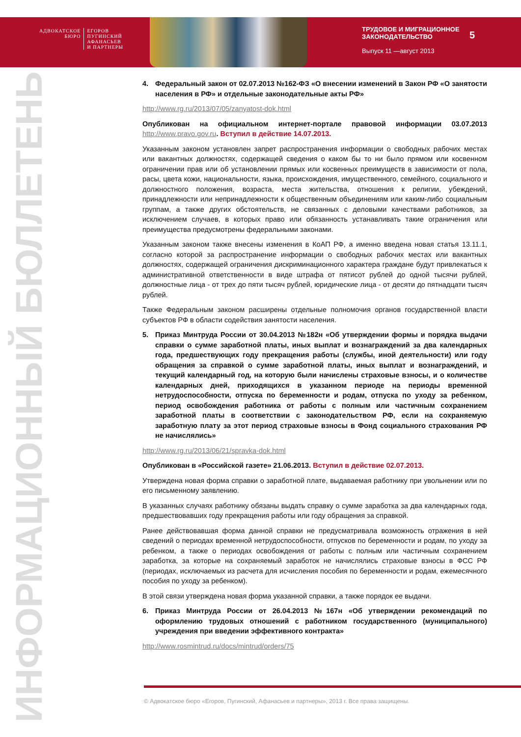АДВОКАТСКОЕ
БЮРО
ЕГОРОВ
ПУГИНСКИЙ
АФАНАСЬЕВ
И ПАРТНЕРЫ
ТРУДОВОЕ И МИГРАЦИОННОЕ
ЗАКОНОДАТЕЛЬСТВО
Выпуск 11 —август 2013
5
ИНФОРМАЦИОННЫЙ БЮЛЛЕТЕНЬ
4. Федеральный закон от 02.07.2013 №162-ФЗ «О внесении изменений в Закон РФ «О занятости населения в РФ» и отдельные законодательные акты РФ»
http://www.rg.ru/2013/07/05/zanyatost-dok.html
Опубликован на официальном интернет-портале правовой информации 03.07.2013 http://www.pravo.gov.ru. Вступил в действие 14.07.2013.
Указанным законом установлен запрет распространения информации о свободных рабочих местах или вакантных должностях, содержащей сведения о каком бы то ни было прямом или косвенном ограничении прав или об установлении прямых или косвенных преимуществ в зависимости от пола, расы, цвета кожи, национальности, языка, происхождения, имущественного, семейного, социального и должностного положения, возраста, места жительства, отношения к религии, убеждений, принадлежности или непринадлежности к общественным объединениям или каким-либо социальным группам, а также других обстоятельств, не связанных с деловыми качествами работников, за исключением случаев, в которых право или обязанность устанавливать такие ограничения или преимущества предусмотрены федеральными законами.
Указанным законом также внесены изменения в КоАП РФ, а именно введена новая статья 13.11.1, согласно которой за распространение информации о свободных рабочих местах или вакантных должностях, содержащей ограничения дискриминационного характера граждане будут привлекаться к административной ответственности в виде штрафа от пятисот рублей до одной тысячи рублей, должностные лица - от трех до пяти тысяч рублей, юридические лица - от десяти до пятнадцати тысяч рублей.
Также Федеральным законом расширены отдельные полномочия органов государственной власти субъектов РФ в области содействия занятости населения.
5. Приказ Минтруда России от 30.04.2013 №182н «Об утверждении формы и порядка выдачи справки о сумме заработной платы, иных выплат и вознаграждений за два календарных года, предшествующих году прекращения работы (службы, иной деятельности) или году обращения за справкой о сумме заработной платы, иных выплат и вознаграждений, и текущий календарный год, на которую были начислены страховые взносы, и о количестве календарных дней, приходящихся в указанном периоде на периоды временной нетрудоспособности, отпуска по беременности и родам, отпуска по уходу за ребенком, период освобождения работника от работы с полным или частичным сохранением заработной платы в соответствии с законодательством РФ, если на сохраняемую заработную плату за этот период страховые взносы в Фонд социального страхования РФ не начислялись»
http://www.rg.ru/2013/06/21/spravka-dok.html
Опубликован в «Российской газете» 21.06.2013. Вступил в действие 02.07.2013.
Утверждена новая форма справки о заработной плате, выдаваемая работнику при увольнении или по его письменному заявлению.
В указанных случаях работнику обязаны выдать справку о сумме заработка за два календарных года, предшествовавших году прекращения работы или году обращения за справкой.
Ранее действовавшая форма данной справки не предусматривала возможность отражения в ней сведений о периодах временной нетрудоспособности, отпусков по беременности и родам, по уходу за ребенком, а также о периодах освобождения от работы с полным или частичным сохранением заработка, за которые на сохраняемый заработок не начислялись страховые взносы в ФСС РФ (периодах, исключаемых из расчета для исчисления пособия по беременности и родам, ежемесячного пособия по уходу за ребенком).
В этой связи утверждена новая форма указанной справки, а также порядок ее выдачи.
6. Приказ Минтруда России от 26.04.2013 №167н «Об утверждении рекомендаций по оформлению трудовых отношений с работником государственного (муниципального) учреждения при введении эффективного контракта»
http://www.rosmintrud.ru/docs/mintrud/orders/75
© Адвокатское бюро «Егоров, Пугинский, Афанасьев и партнеры», 2013 г. Все права защищены.